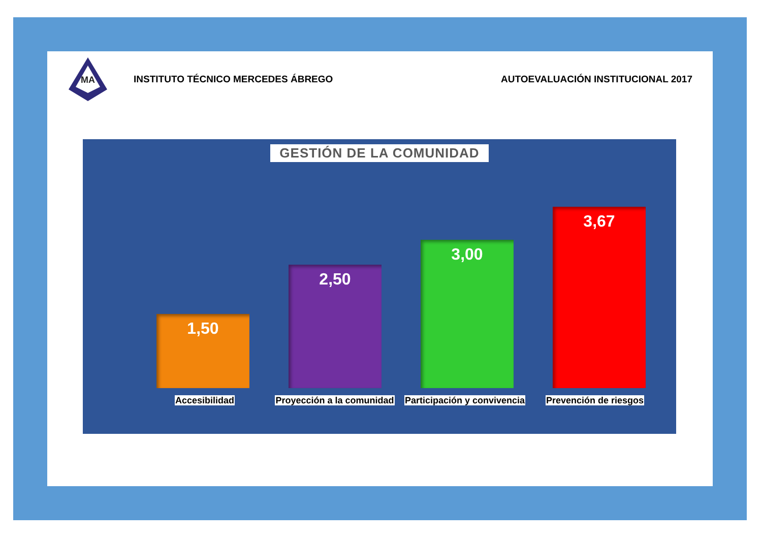MA
INSTITUTO TÉCNICO MERCEDES ÁBREGO
AUTOEVALUACIÓN INSTITUCIONAL 2017
GESTIÓN DE LA COMUNIDAD
1,50
2,50
3,00
3,67
Accesibilidad Proyección a la comunidad Participación y convivencia Prevención de riesgos